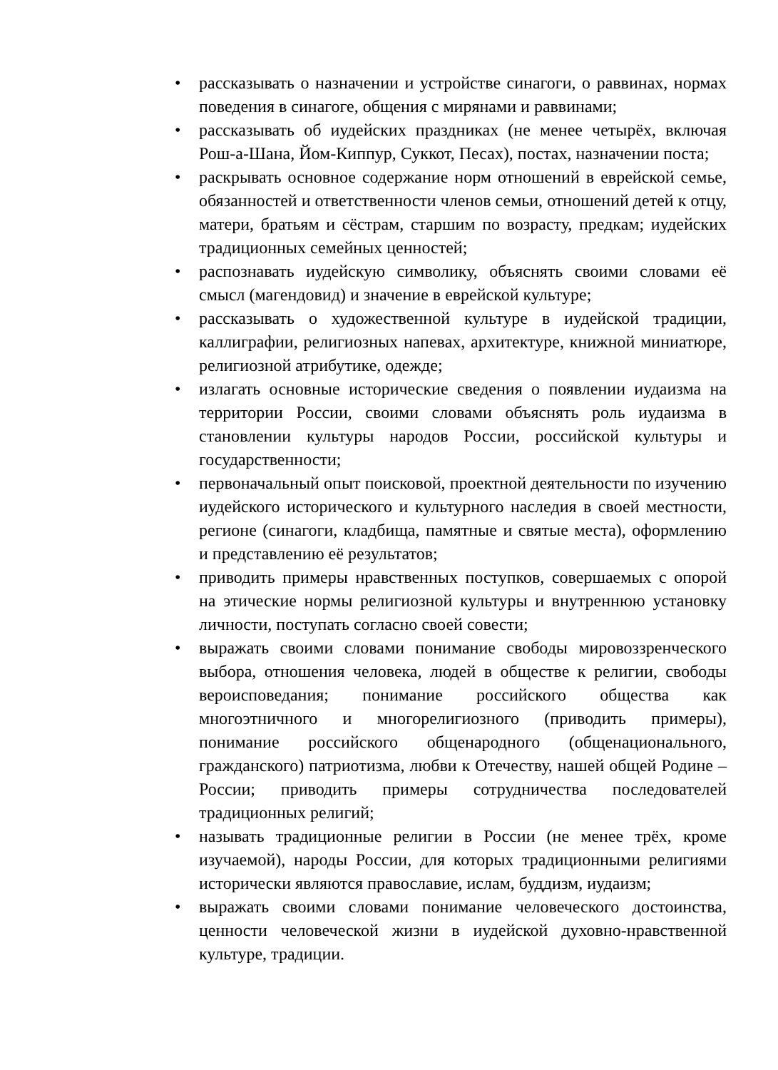• рассказывать о назначении и устройстве синагоги, о раввинах, нормах поведения в синагоге, общения с мирянами и раввинами;
• рассказывать об иудейских праздниках (не менее четырёх, включая Рош-а-Шана, Йом-Киппур, Суккот, Песах), постах, назначении поста;
• раскрывать основное содержание норм отношений в еврейской семье, обязанностей и ответственности членов семьи, отношений детей к отцу, матери, братьям и сёстрам, старшим по возрасту, предкам; иудейских традиционных семейных ценностей;
• распознавать иудейскую символику, объяснять своими словами её смысл (магендовид) и значение в еврейской культуре;
• рассказывать о художественной культуре в иудейской традиции, каллиграфии, религиозных напевах, архитектуре, книжной миниатюре, религиозной атрибутике, одежде;
• излагать основные исторические сведения о появлении иудаизма на территории России, своими словами объяснять роль иудаизма в становлении культуры народов России, российской культуры и государственности;
• первоначальный опыт поисковой, проектной деятельности по изучению иудейского исторического и культурного наследия в своей местности, регионе (синагоги, кладбища, памятные и святые места), оформлению и представлению её результатов;
• приводить примеры нравственных поступков, совершаемых с опорой на этические нормы религиозной культуры и внутреннюю установку личности, поступать согласно своей совести;
• выражать своими словами понимание свободы мировоззренческого выбора, отношения человека, людей в обществе к религии, свободы вероисповедания; понимание российского общества как многоэтничного и многорелигиозного (приводить примеры), понимание российского общенародного (общенационального, гражданского) патриотизма, любви к Отечеству, нашей общей Родине – России; приводить примеры сотрудничества последователей традиционных религий;
• называть традиционные религии в России (не менее трёх, кроме изучаемой), народы России, для которых традиционными религиями исторически являются православие, ислам, буддизм, иудаизм;
• выражать своими словами понимание человеческого достоинства, ценности человеческой жизни в иудейской духовно-нравственной культуре, традиции.